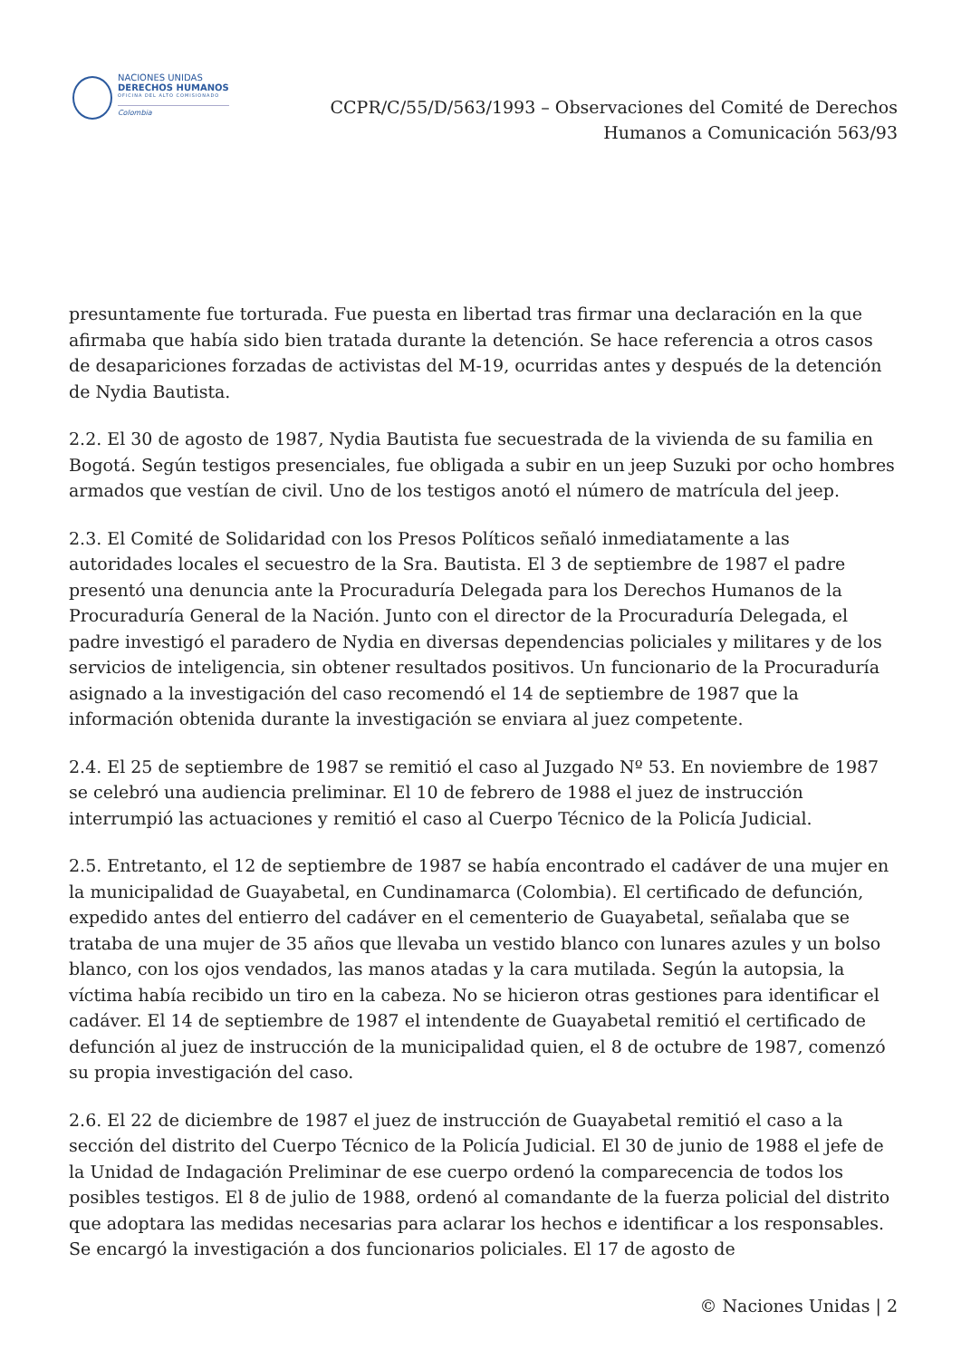NACIONES UNIDAS
DERECHOS HUMANOS
OFICINA DEL ALTO COMISIONADO
Colombia
CCPR/C/55/D/563/1993 – Observaciones del Comité de Derechos
Humanos a Comunicación 563/93
presuntamente fue torturada. Fue puesta en libertad tras firmar una declaración en la que afirmaba que había sido bien tratada durante la detención. Se hace referencia a otros casos de desapariciones forzadas de activistas del M-19, ocurridas antes y después de la detención de Nydia Bautista.
2.2. El 30 de agosto de 1987, Nydia Bautista fue secuestrada de la vivienda de su familia en Bogotá. Según testigos presenciales, fue obligada a subir en un jeep Suzuki por ocho hombres armados que vestían de civil. Uno de los testigos anotó el número de matrícula del jeep.
2.3. El Comité de Solidaridad con los Presos Políticos señaló inmediatamente a las autoridades locales el secuestro de la Sra. Bautista. El 3 de septiembre de 1987 el padre presentó una denuncia ante la Procuraduría Delegada para los Derechos Humanos de la Procuraduría General de la Nación. Junto con el director de la Procuraduría Delegada, el padre investigó el paradero de Nydia en diversas dependencias policiales y militares y de los servicios de inteligencia, sin obtener resultados positivos. Un funcionario de la Procuraduría asignado a la investigación del caso recomendó el 14 de septiembre de 1987 que la información obtenida durante la investigación se enviara al juez competente.
2.4. El 25 de septiembre de 1987 se remitió el caso al Juzgado Nº 53. En noviembre de 1987 se celebró una audiencia preliminar. El 10 de febrero de 1988 el juez de instrucción interrumpió las actuaciones y remitió el caso al Cuerpo Técnico de la Policía Judicial.
2.5. Entretanto, el 12 de septiembre de 1987 se había encontrado el cadáver de una mujer en la municipalidad de Guayabetal, en Cundinamarca (Colombia). El certificado de defunción, expedido antes del entierro del cadáver en el cementerio de Guayabetal, señalaba que se trataba de una mujer de 35 años que llevaba un vestido blanco con lunares azules y un bolso blanco, con los ojos vendados, las manos atadas y la cara mutilada. Según la autopsia, la víctima había recibido un tiro en la cabeza. No se hicieron otras gestiones para identificar el cadáver. El 14 de septiembre de 1987 el intendente de Guayabetal remitió el certificado de defunción al juez de instrucción de la municipalidad quien, el 8 de octubre de 1987, comenzó su propia investigación del caso.
2.6. El 22 de diciembre de 1987 el juez de instrucción de Guayabetal remitió el caso a la sección del distrito del Cuerpo Técnico de la Policía Judicial. El 30 de junio de 1988 el jefe de la Unidad de Indagación Preliminar de ese cuerpo ordenó la comparecencia de todos los posibles testigos. El 8 de julio de 1988, ordenó al comandante de la fuerza policial del distrito que adoptara las medidas necesarias para aclarar los hechos e identificar a los responsables. Se encargó la investigación a dos funcionarios policiales. El 17 de agosto de
© Naciones Unidas | 2